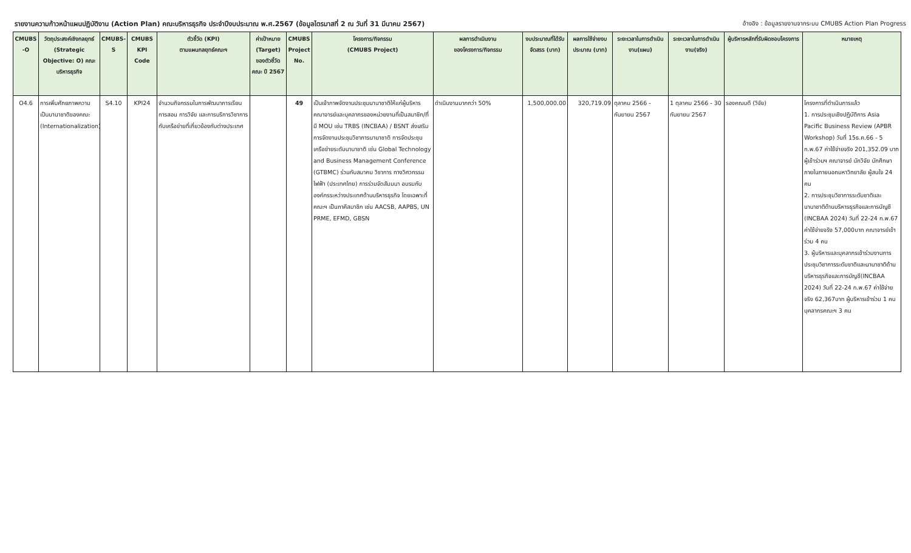รายงานความก้าวหน้าแผนปฏิบัติงาน (Action Plan) คณะบริหารธุรกิจ ประจำปีงบประมาณ พ.ศ.2567 (ข้อมูลไตรมาสที่ 2 ณ วันที่ 31 มีนาคม 2567) อ้างอิง : ข้อมูลรายงานจากระบบ CMUBS Action Plan Progress
| CMUBS -O | วัตถุประสงค์เชิงกลยุทธ์ (Strategic Objective: O) คณะบริหารธุรกิจ | CMUBS-S | CMUBS KPI Code | ตัวชี้วัด (KPI) ตามแผนกลยุทธ์คณะฯ | ค่าเป้าหมาย (Target) ของตัวชี้วัด คณะ ปี 2567 | CMUBS Project No. | โครงการ/กิจกรรม (CMUBS Project) | ผลการดำเนินงาน ของโครงการ/กิจกรรม | งบประมาณที่ได้รับจัดสรร (บาท) | ผลการใช้จ่ายงบประมาณ (บาท) | ระยะเวลาในการดำเนินงาน(แผน) | ระยะเวลาในการดำเนินงาน(จริง) | ผู้บริหารหลักที่รับผิดชอบโครงการ | หมายเหตุ |
| --- | --- | --- | --- | --- | --- | --- | --- | --- | --- | --- | --- | --- | --- | --- |
| O4.6 | การเพิ่มศักยภาพความเป็นนานาชาติของคณะ (Internationalization) | S4.10 | KPI24 | จำนวนกิจกรรมในการพัฒนาการเรียนการสอน การวิจัย และการบริการวิชาการกับเครือข่ายที่เกี่ยวข้องกับต่างประเทศ | | 49 | เป็นเจ้าภาพจัดงานประชุมนานาชาติให้แก่ผู้บริหาร คณาจารย์และบุคลากรของหน่วยงานที่เป็นสมาชิก/ที่มี MOU เช่น TRBS (INCBAA) / BSNT ส่งเสริมการจัดงานประชุมวิชาการนานาชาติ การจัดประชุมเครือข่ายระดับนานาชาติ เช่น Global Technology and Business Management Conference (GTBMC) ร่วมกับสมาคม วิชาการ ทางวิศวกรรม ไฟฟ้า (ประเทศไทย) การร่วมจัดสัมมนา อบรมกับองค์กรระหว่างประเทศด้านบริหารธุรกิจ โดยเฉพาะที่คณะฯ เป็นภาคีสมาชิก เช่น AACSB, AAPBS, UN PRME, EFMD, GBSN | ดำเนินงานมากกว่า 50% | 1,500,000.00 | 320,719.09 | ตุลาคม 2566 - กันยายน 2567 | 1 ตุลาคม 2566 - 30 กันยายน 2567 | รองคณบดี (วิจัย) | โครงการที่ดำเนินการแล้ว 1. การประชุมเชิงปฏิบัติการ Asia Pacific Business Review (APBR Workshop) วันที่ 15ธ.ค.66 - 5 ก.พ.67 ค่าใช้จ่ายจริง 201,352.09 บาท ผู้เข้าร่วมฯ คณาจารย์ นักวิจัย นักศึกษาภายในภายนอกมหาวิทยาลัย ผู้สนใจ 24 คน 2. การประชุมวิชาการระดับชาติและนานาชาติด้านบริหารธุรกิจและการบัญชี (INCBAA 2024) วันที่ 22-24 ก.พ.67 ค่าใช้จ่ายจริง 57,000บาท คณาจารย์เข้าร่วม 4 คน 3. ผู้บริหารและบุคลากรเข้าร่วมงานการประชุมวิชาการระดับชาติและนานาชาติด้านบริหารธุรกิจและการบัญชี(INCBAA 2024) วันที่ 22-24 ก.พ.67 ค่าใช้จ่ายจริง 62,367บาท ผู้บริหารเข้าร่วม 1 คน บุคลากรคณะฯ 3 คน |